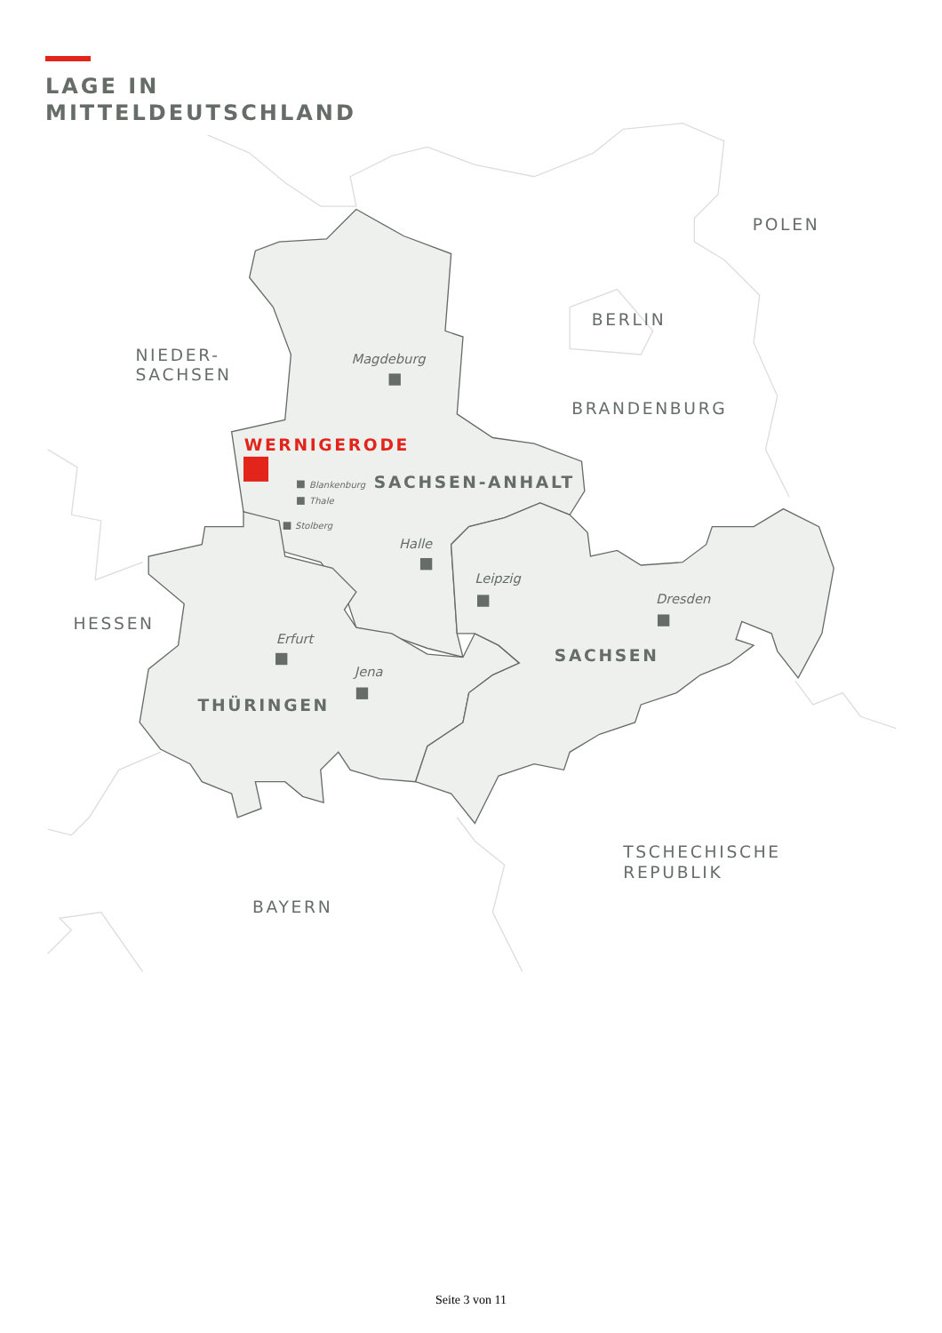LAGE IN
MITTELDEUTSCHLAND
POLEN
BERLIN
NIEDER-
SACHSEN
BRANDENBURG
Magdeburg
WERNIGERODE
SACHSEN-ANHALT
Blankenburg
Thale
Stolberg
Halle
Leipzig
Dresden
HESSEN
Erfurt
SACHSEN
Jena
THÜRINGEN
TSCHECHISCHE
REPUBLIK
BAYERN
Seite 3 von 11